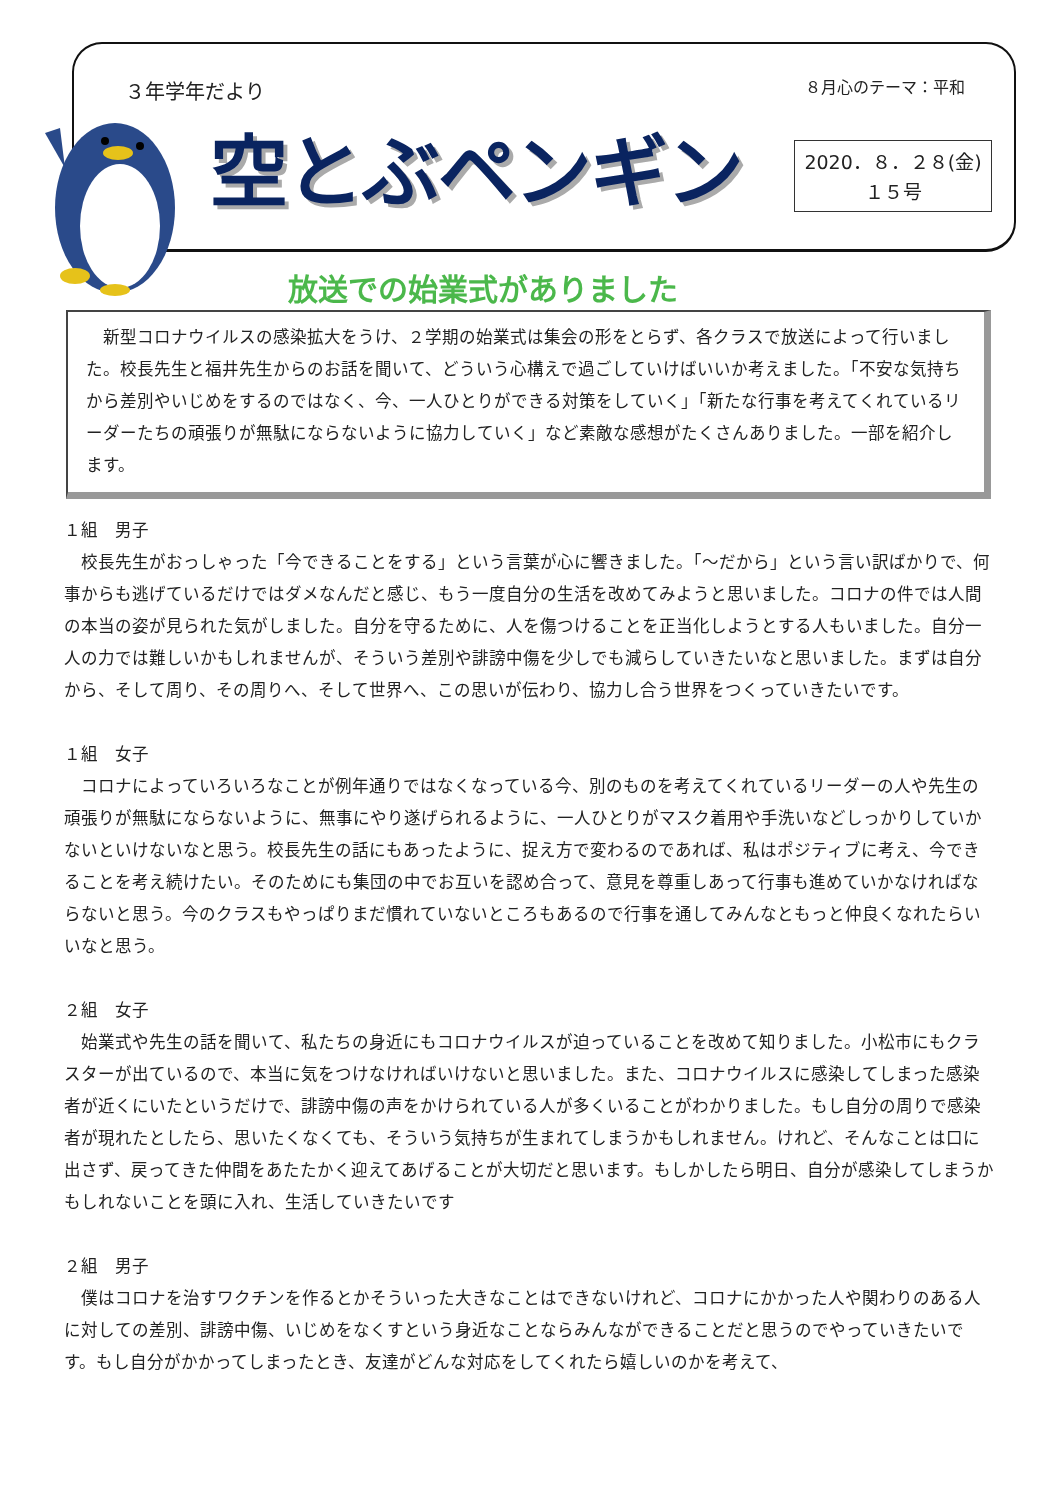３年学年だより ８月心のテーマ：平和
空とぶペンギン
2020．８．２８(金)
１５号
放送での始業式がありました
　新型コロナウイルスの感染拡大をうけ、２学期の始業式は集会の形をとらず、各クラスで放送によって行いました。校長先生と福井先生からのお話を聞いて、どういう心構えで過ごしていけばいいか考えました。「不安な気持ちから差別やいじめをするのではなく、今、一人ひとりができる対策をしていく」「新たな行事を考えてくれているリーダーたちの頑張りが無駄にならないように協力していく」など素敵な感想がたくさんありました。一部を紹介します。
１組　男子
　校長先生がおっしゃった「今できることをする」という言葉が心に響きました。「～だから」という言い訳ばかりで、何事からも逃げているだけではダメなんだと感じ、もう一度自分の生活を改めてみようと思いました。コロナの件では人間の本当の姿が見られた気がしました。自分を守るために、人を傷つけることを正当化しようとする人もいました。自分一人の力では難しいかもしれませんが、そういう差別や誹謗中傷を少しでも減らしていきたいなと思いました。まずは自分から、そして周り、その周りへ、そして世界へ、この思いが伝わり、協力し合う世界をつくっていきたいです。
１組　女子
　コロナによっていろいろなことが例年通りではなくなっている今、別のものを考えてくれているリーダーの人や先生の頑張りが無駄にならないように、無事にやり遂げられるように、一人ひとりがマスク着用や手洗いなどしっかりしていかないといけないなと思う。校長先生の話にもあったように、捉え方で変わるのであれば、私はポジティブに考え、今できることを考え続けたい。そのためにも集団の中でお互いを認め合って、意見を尊重しあって行事も進めていかなければならないと思う。今のクラスもやっぱりまだ慣れていないところもあるので行事を通してみんなともっと仲良くなれたらいいなと思う。
２組　女子
　始業式や先生の話を聞いて、私たちの身近にもコロナウイルスが迫っていることを改めて知りました。小松市にもクラスターが出ているので、本当に気をつけなければいけないと思いました。また、コロナウイルスに感染してしまった感染者が近くにいたというだけで、誹謗中傷の声をかけられている人が多くいることがわかりました。もし自分の周りで感染者が現れたとしたら、思いたくなくても、そういう気持ちが生まれてしまうかもしれません。けれど、そんなことは口に出さず、戻ってきた仲間をあたたかく迎えてあげることが大切だと思います。もしかしたら明日、自分が感染してしまうかもしれないことを頭に入れ、生活していきたいです
２組　男子
　僕はコロナを治すワクチンを作るとかそういった大きなことはできないけれど、コロナにかかった人や関わりのある人に対しての差別、誹謗中傷、いじめをなくすという身近なことならみんなができることだと思うのでやっていきたいです。もし自分がかかってしまったとき、友達がどんな対応をしてくれたら嬉しいのかを考えて、